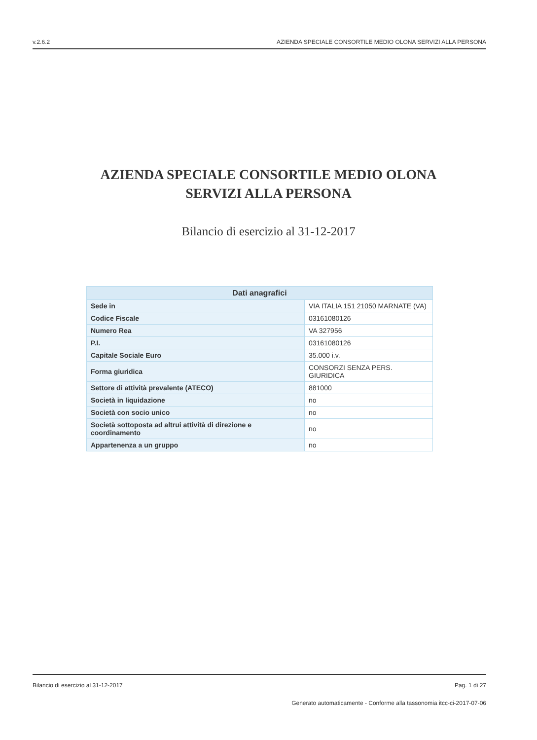v.2.6.2 AZIENDA SPECIALE CONSORTILE MEDIO OLONA SERVIZI ALLA PERSONA
AZIENDA SPECIALE CONSORTILE MEDIO OLONA
SERVIZI ALLA PERSONA
Bilancio di esercizio al 31-12-2017
| Dati anagrafici | |
| --- | --- |
| Sede in | VIA ITALIA 151 21050 MARNATE (VA) |
| Codice Fiscale | 03161080126 |
| Numero Rea | VA 327956 |
| P.I. | 03161080126 |
| Capitale Sociale Euro | 35.000 i.v. |
| Forma giuridica | CONSORZI SENZA PERS. GIURIDICA |
| Settore di attività prevalente (ATECO) | 881000 |
| Società in liquidazione | no |
| Società con socio unico | no |
| Società sottoposta ad altrui attività di direzione e coordinamento | no |
| Appartenenza a un gruppo | no |
Bilancio di esercizio al 31-12-2017 Pag. 1 di 27
Generato automaticamente - Conforme alla tassonomia itcc-ci-2017-07-06